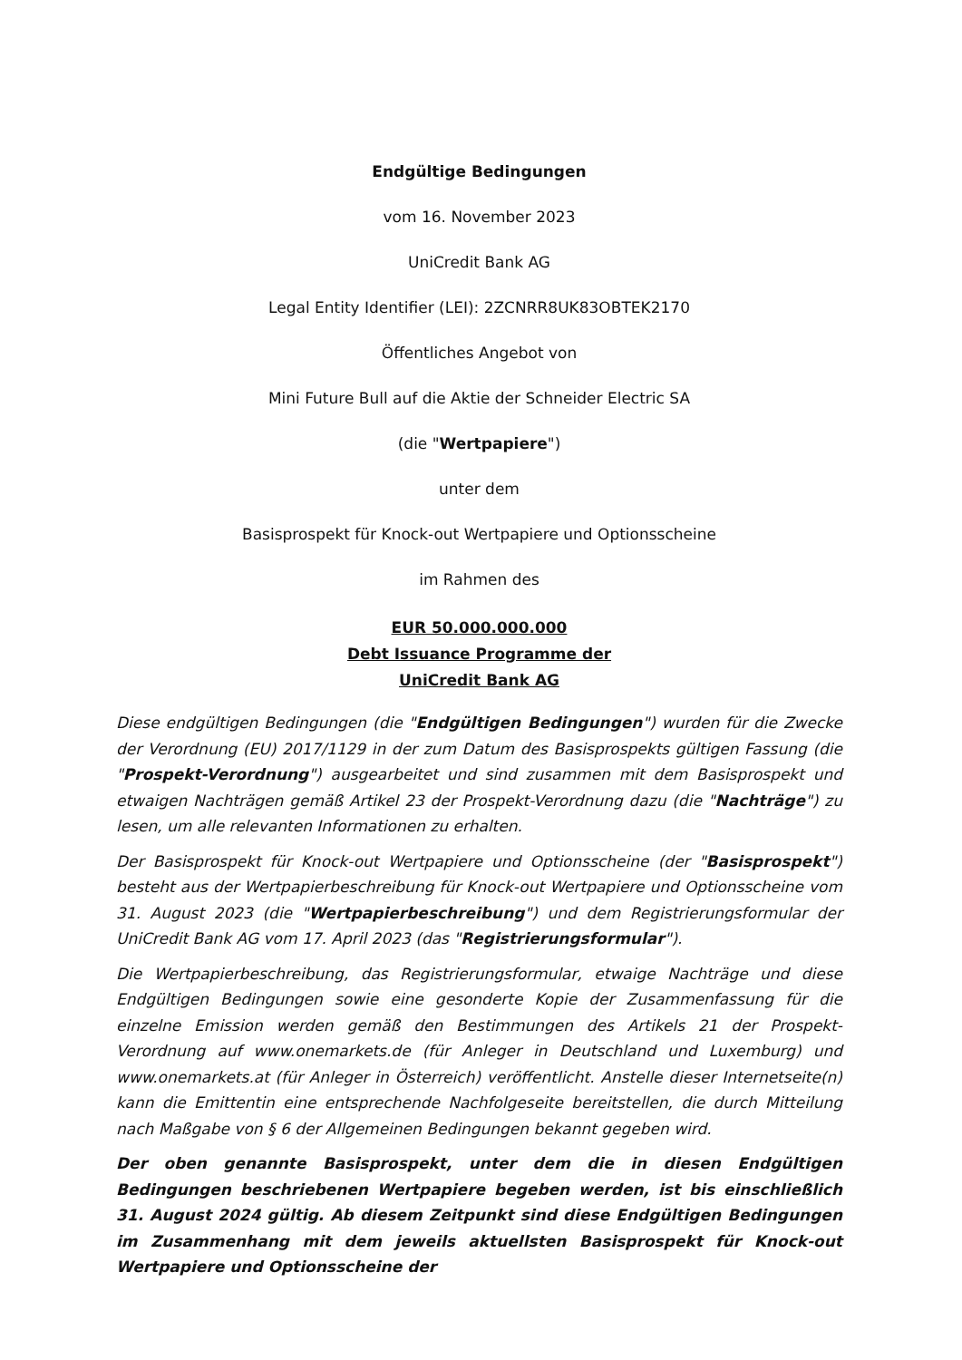Endgültige Bedingungen
vom 16. November 2023
UniCredit Bank AG
Legal Entity Identifier (LEI): 2ZCNRR8UK83OBTEK2170
Öffentliches Angebot von
Mini Future Bull auf die Aktie der Schneider Electric SA
(die "Wertpapiere")
unter dem
Basisprospekt für Knock-out Wertpapiere und Optionsscheine
im Rahmen des
EUR 50.000.000.000
Debt Issuance Programme der
UniCredit Bank AG
Diese endgültigen Bedingungen (die "Endgültigen Bedingungen") wurden für die Zwecke der Verordnung (EU) 2017/1129 in der zum Datum des Basisprospekts gültigen Fassung (die "Prospekt-Verordnung") ausgearbeitet und sind zusammen mit dem Basisprospekt und etwaigen Nachträgen gemäß Artikel 23 der Prospekt-Verordnung dazu (die "Nachträge") zu lesen, um alle relevanten Informationen zu erhalten.
Der Basisprospekt für Knock-out Wertpapiere und Optionsscheine (der "Basisprospekt") besteht aus der Wertpapierbeschreibung für Knock-out Wertpapiere und Optionsscheine vom 31. August 2023 (die "Wertpapierbeschreibung") und dem Registrierungsformular der UniCredit Bank AG vom 17. April 2023 (das "Registrierungsformular").
Die Wertpapierbeschreibung, das Registrierungsformular, etwaige Nachträge und diese Endgültigen Bedingungen sowie eine gesonderte Kopie der Zusammenfassung für die einzelne Emission werden gemäß den Bestimmungen des Artikels 21 der Prospekt-Verordnung auf www.onemarkets.de (für Anleger in Deutschland und Luxemburg) und www.onemarkets.at (für Anleger in Österreich) veröffentlicht. Anstelle dieser Internetseite(n) kann die Emittentin eine entsprechende Nachfolgeseite bereitstellen, die durch Mitteilung nach Maßgabe von § 6 der Allgemeinen Bedingungen bekannt gegeben wird.
Der oben genannte Basisprospekt, unter dem die in diesen Endgültigen Bedingungen beschriebenen Wertpapiere begeben werden, ist bis einschließlich 31. August 2024 gültig. Ab diesem Zeitpunkt sind diese Endgültigen Bedingungen im Zusammenhang mit dem jeweils aktuellsten Basisprospekt für Knock-out Wertpapiere und Optionsscheine der